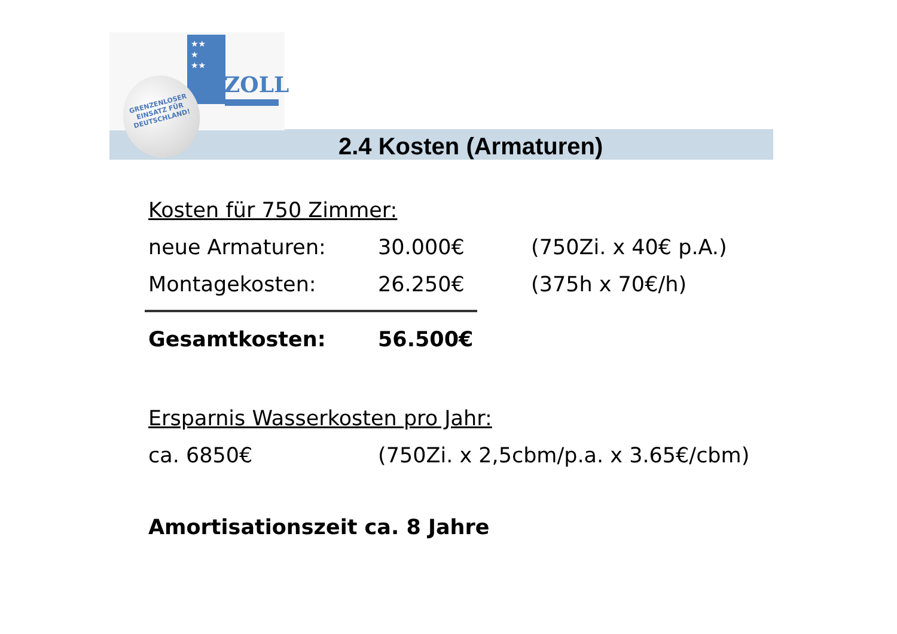★★
★
★★
ZOLL
GRENZENLOSER
EINSATZ FÜR
DEUTSCHLAND!
2.4 Kosten (Armaturen)
Kosten für 750 Zimmer:
neue Armaturen: 30.000€ (750Zi. x 40€ p.A.)
Montagekosten: 26.250€ (375h x 70€/h)
Gesamtkosten: 56.500€
Ersparnis Wasserkosten pro Jahr:
ca. 6850€ (750Zi. x 2,5cbm/p.a. x 3.65€/cbm)
Amortisationszeit ca. 8 Jahre